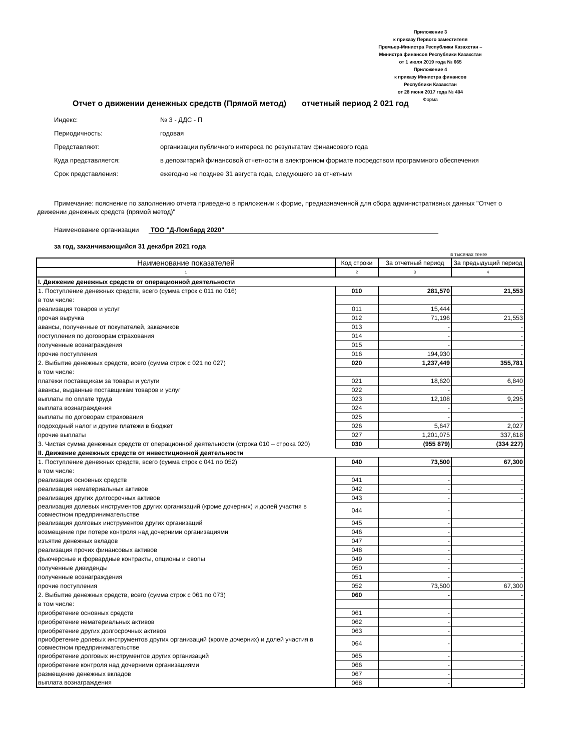Приложение 3
к приказу Первого заместителя
Премьер-Министра Республики Казахстан –
Министра финансов Республики Казахстан
от 1 июля 2019 года № 665
Приложение 4
к приказу Министра финансов
Республики Казахстан
от 28 июня 2017 года № 404
Форма
Отчет о движении денежных средств (Прямой метод) отчетный период 2 021 год
Индекс: № 3 - ДДС - П
Периодичность: годовая
Представляют: организации публичного интереса по результатам финансового года
Куда представляется: в депозитарий финансовой отчетности в электронном формате посредством программного обеспечения
Срок представления: ежегодно не позднее 31 августа года, следующего за отчетным
Примечание: пояснение по заполнению отчета приведено в приложении к форме, предназначенной для сбора административных данных "Отчет о движении денежных средств (прямой метод)"
Наименование организации ТОО "Д-Ломбард 2020"
за год, заканчивающийся 31 декабря 2021 года
в тысячах тенге
| Наименование показателей | Код строки | За отчетный период | За предыдущий период |
| --- | --- | --- | --- |
| 1 | 2 | 3 | 4 |
| I. Движение денежных средств от операционной деятельности | | | |
| 1. Поступление денежных средств, всего (сумма строк с 011 по 016) | 010 | 281,570 | 21,553 |
| в том числе: | | | |
| реализация товаров и услуг | 011 | 15,444 | - |
| прочая выручка | 012 | 71,196 | 21,553 |
| авансы, полученные от покупателей, заказчиков | 013 | - | - |
| поступления по договорам страхования | 014 | - | - |
| полученные вознаграждения | 015 | - | - |
| прочие поступления | 016 | 194,930 | - |
| 2. Выбытие денежных средств, всего (сумма строк с 021 по 027) | 020 | 1,237,449 | 355,781 |
| в том числе: | | | |
| платежи поставщикам за товары и услуги | 021 | 18,620 | 6,840 |
| авансы, выданные поставщикам товаров и услуг | 022 | - | - |
| выплаты по оплате труда | 023 | 12,108 | 9,295 |
| выплата вознаграждения | 024 | - | - |
| выплаты по договорам страхования | 025 | - | - |
| подоходный налог и другие платежи в бюджет | 026 | 5,647 | 2,027 |
| прочие выплаты | 027 | 1,201,075 | 337,618 |
| 3. Чистая сумма денежных средств от операционной деятельности (строка 010 – строка 020) | 030 | (955 879) | (334 227) |
| II. Движение денежных средств от инвестиционной деятельности | | | |
| 1. Поступление денежных средств, всего (сумма строк с 041 по 052) | 040 | 73,500 | 67,300 |
| в том числе: | | | |
| реализация основных средств | 041 | - | - |
| реализация нематериальных активов | 042 | - | - |
| реализация других долгосрочных активов | 043 | - | - |
| реализация долевых инструментов других организаций (кроме дочерних) и долей участия в совместном предпринимательстве | 044 | - | - |
| реализация долговых инструментов других организаций | 045 | - | - |
| возмещение при потере контроля над дочерними организациями | 046 | - | - |
| изъятие денежных вкладов | 047 | - | - |
| реализация прочих финансовых активов | 048 | - | - |
| фьючерсные и форвардные контракты, опционы и свопы | 049 | - | - |
| полученные дивиденды | 050 | - | - |
| полученные вознаграждения | 051 | - | - |
| прочие поступления | 052 | 73,500 | 67,300 |
| 2. Выбытие денежных средств, всего (сумма строк с 061 по 073) | 060 | - | - |
| в том числе: | | | |
| приобретение основных средств | 061 | - | - |
| приобретение нематериальных активов | 062 | - | - |
| приобретение других долгосрочных активов | 063 | - | - |
| приобретение долевых инструментов других организаций (кроме дочерних) и долей участия в совместном предпринимательстве | 064 | - | - |
| приобретение долговых инструментов других организаций | 065 | - | - |
| приобретение контроля над дочерними организациями | 066 | - | - |
| размещение денежных вкладов | 067 | - | - |
| выплата вознаграждения | 068 | - | - |